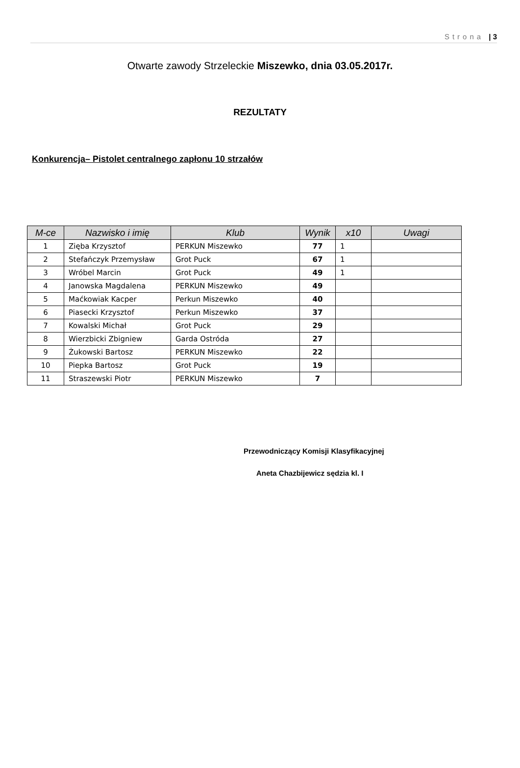Strona | 3
Otwarte zawody Strzeleckie Miszewko, dnia 03.05.2017r.
REZULTATY
Konkurencja– Pistolet centralnego zapłonu 10 strzałów
| M-ce | Nazwisko i imię | Klub | Wynik | x10 | Uwagi |
| --- | --- | --- | --- | --- | --- |
| 1 | Zięba Krzysztof | PERKUN Miszewko | 77 | 1 | |
| 2 | Stefańczyk Przemysław | Grot Puck | 67 | 1 | |
| 3 | Wróbel Marcin | Grot Puck | 49 | 1 | |
| 4 | Janowska Magdalena | PERKUN Miszewko | 49 | | |
| 5 | Maćkowiak Kacper | Perkun Miszewko | 40 | | |
| 6 | Piasecki Krzysztof | Perkun Miszewko | 37 | | |
| 7 | Kowalski Michał | Grot Puck | 29 | | |
| 8 | Wierzbicki Zbigniew | Garda Ostróda | 27 | | |
| 9 | Żukowski Bartosz | PERKUN Miszewko | 22 | | |
| 10 | Piepka Bartosz | Grot Puck | 19 | | |
| 11 | Straszewski Piotr | PERKUN Miszewko | 7 | | |
Przewodniczący Komisji Klasyfikacyjnej
Aneta Chazbijewicz sędzia kl. I